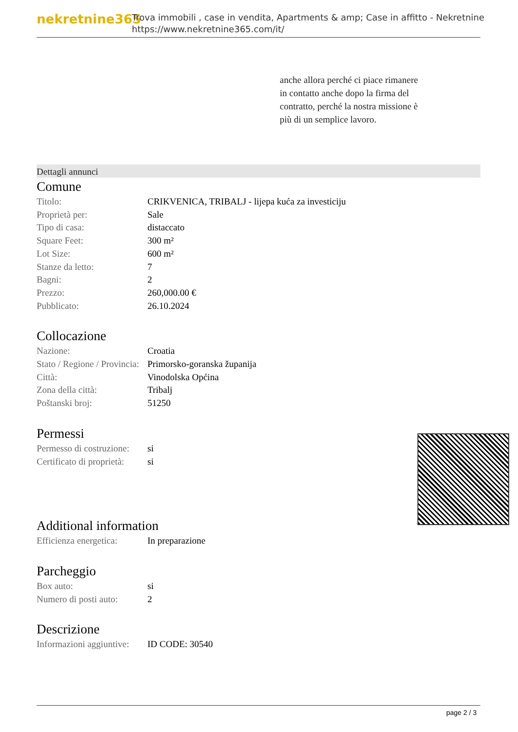nekretnine365
Trova immobili , case in vendita, Apartments & amp; Case in affitto - Nekretnine
https://www.nekretnine365.com/it/
anche allora perché ci piace rimanere in contatto anche dopo la firma del contratto, perché la nostra missione è più di un semplice lavoro.
Dettagli annunci
Comune
| Titolo: | CRIKVENICA, TRIBALJ - lijepa kuća za investiciju |
| Proprietà per: | Sale |
| Tipo di casa: | distaccato |
| Square Feet: | 300 m² |
| Lot Size: | 600 m² |
| Stanze da letto: | 7 |
| Bagni: | 2 |
| Prezzo: | 260,000.00 € |
| Pubblicato: | 26.10.2024 |
Collocazione
| Nazione: | Croatia |
| Stato / Regione / Provincia: | Primorsko-goranska županija |
| Città: | Vinodolska Općina |
| Zona della città: | Tribalj |
| Poštanski broj: | 51250 |
Permessi
| Permesso di costruzione: | si |
| Certificato di proprietà: | si |
Additional information
| Efficienza energetica: | In preparazione |
Parcheggio
| Box auto: | si |
| Numero di posti auto: | 2 |
Descrizione
| Informazioni aggiuntive: | ID CODE: 30540 |
page 2 / 3